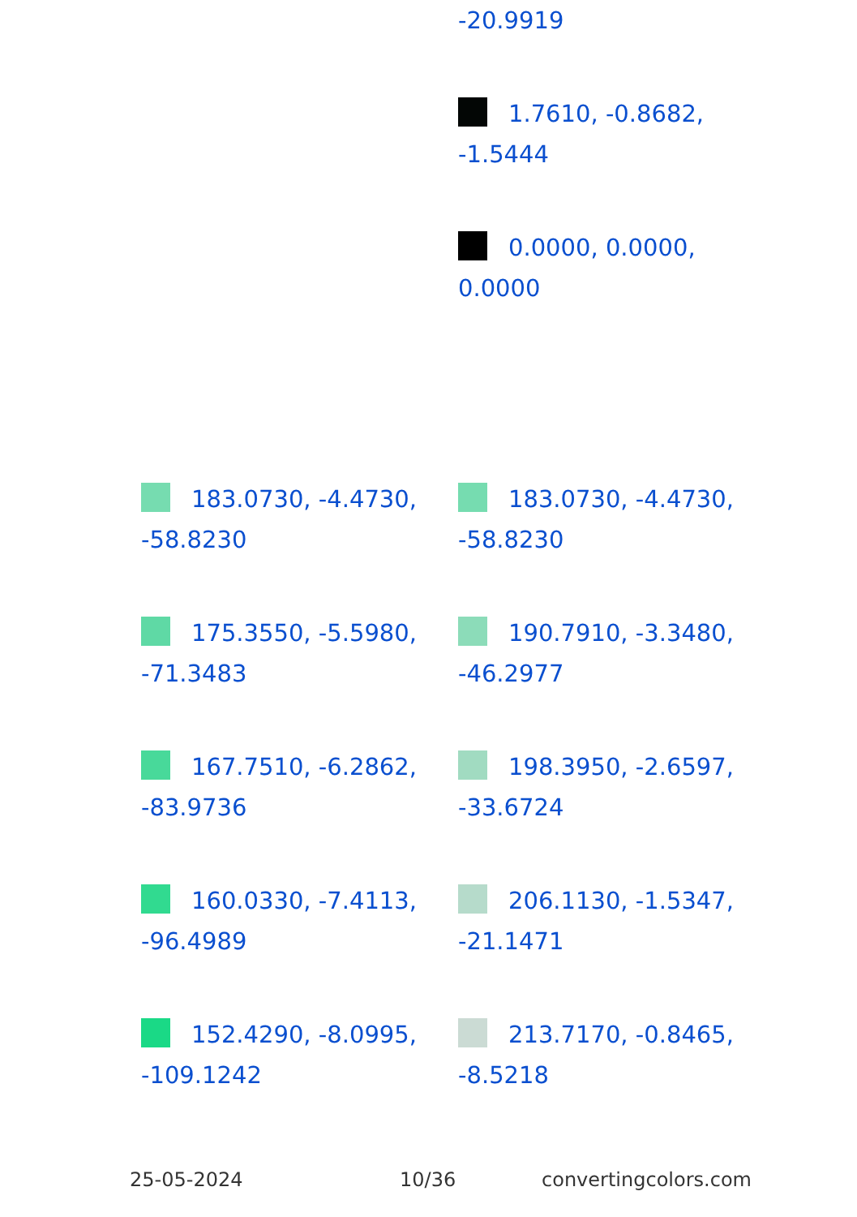-20.9919
1.7610, -0.8682, -1.5444
0.0000, 0.0000, 0.0000
183.0730, -4.4730, -58.8230
183.0730, -4.4730, -58.8230
175.3550, -5.5980, -71.3483
190.7910, -3.3480, -46.2977
167.7510, -6.2862, -83.9736
198.3950, -2.6597, -33.6724
160.0330, -7.4113, -96.4989
206.1130, -1.5347, -21.1471
152.4290, -8.0995, -109.1242
213.7170, -0.8465, -8.5218
25-05-2024 10/36 convertingcolors.com